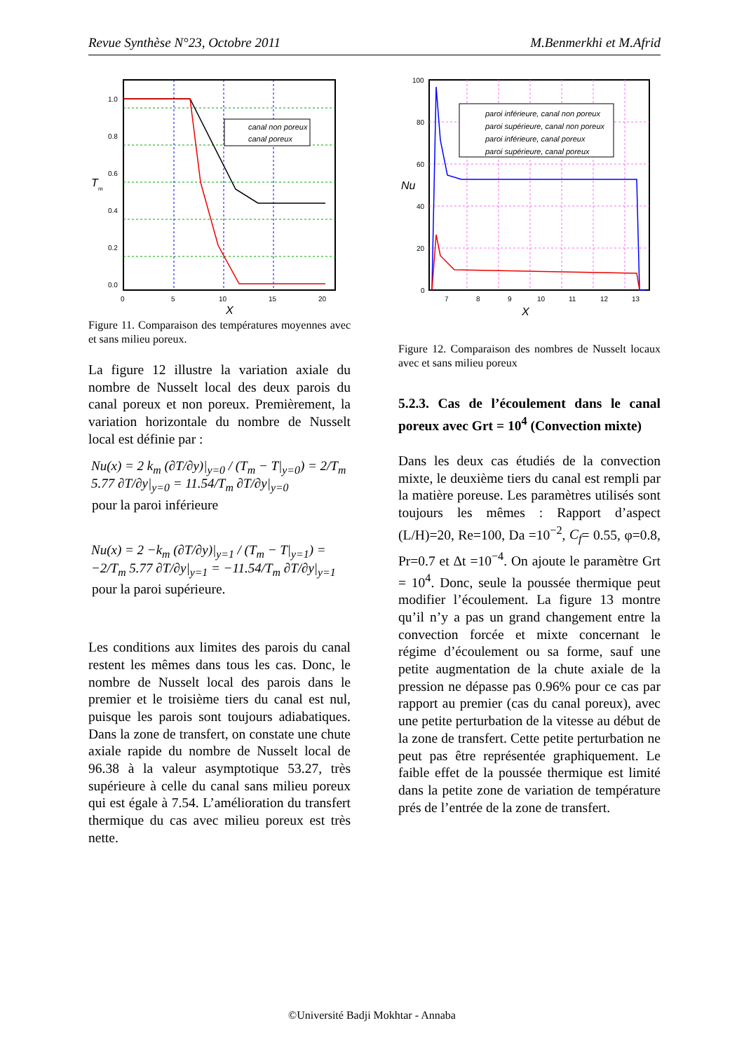Revue Synthèse N°23, Octobre 2011 M.Benmerkhi et M.Afrid
canal non poreux
canal poreux
1.0
0.8
0.6
0.4
0.2
0.0
T
m
0
5
10
15
20
X
Figure 11. Comparaison des températures moyennes avec et sans milieu poreux.
La figure 12 illustre la variation axiale du nombre de Nusselt local des deux parois du canal poreux et non poreux. Premièrement, la variation horizontale du nombre de Nusselt local est définie par :
Nu(x) = 2 k<sub>m</sub> (∂T/∂y)|<sub>y=0</sub> / (T<sub>m</sub> − T|<sub>y=0</sub>) = 2/T<sub>m</sub> 5.77 ∂T/∂y|<sub>y=0</sub> = 11.54/T<sub>m</sub> ∂T/∂y|<sub>y=0</sub>
pour la paroi inférieure
Nu(x) = 2 −k<sub>m</sub> (∂T/∂y)|<sub>y=1</sub> / (T<sub>m</sub> − T|<sub>y=1</sub>) = −2/T<sub>m</sub> 5.77 ∂T/∂y|<sub>y=1</sub> = −11.54/T<sub>m</sub> ∂T/∂y|<sub>y=1</sub>
pour la paroi supérieure.
Les conditions aux limites des parois du canal restent les mêmes dans tous les cas. Donc, le nombre de Nusselt local des parois dans le premier et le troisième tiers du canal est nul, puisque les parois sont toujours adiabatiques. Dans la zone de transfert, on constate une chute axiale rapide du nombre de Nusselt local de 96.38 à la valeur asymptotique 53.27, très supérieure à celle du canal sans milieu poreux qui est égale à 7.54. L’amélioration du transfert thermique du cas avec milieu poreux est très nette.
paroi inférieure, canal non poreux
paroi supérieure, canal non poreux
paroi inférieure, canal poreux
paroi supérieure, canal poreux
100
80
60
40
20
0
Nu
7
8
9
10
11
12
13
X
Figure 12. Comparaison des nombres de Nusselt locaux avec et sans milieu poreux
5.2.3. Cas de l’écoulement dans le canal poreux avec Grt = 10<sup>4</sup> (Convection mixte)
Dans les deux cas étudiés de la convection mixte, le deuxième tiers du canal est rempli par la matière poreuse. Les paramètres utilisés sont toujours les mêmes : Rapport d’aspect (L/H)=20, Re=100, Da =10<sup>−2</sup>, C<sub>f</sub>= 0.55, φ=0.8, Pr=0.7 et Δt =10<sup>−4</sup>. On ajoute le paramètre Grt = 10<sup>4</sup>. Donc, seule la poussée thermique peut modifier l’écoulement. La figure 13 montre qu’il n’y a pas un grand changement entre la convection forcée et mixte concernant le régime d’écoulement ou sa forme, sauf une petite augmentation de la chute axiale de la pression ne dépasse pas 0.96% pour ce cas par rapport au premier (cas du canal poreux), avec une petite perturbation de la vitesse au début de la zone de transfert. Cette petite perturbation ne peut pas être représentée graphiquement. Le faible effet de la poussée thermique est limité dans la petite zone de variation de température prés de l’entrée de la zone de transfert.
©Université Badji Mokhtar - Annaba